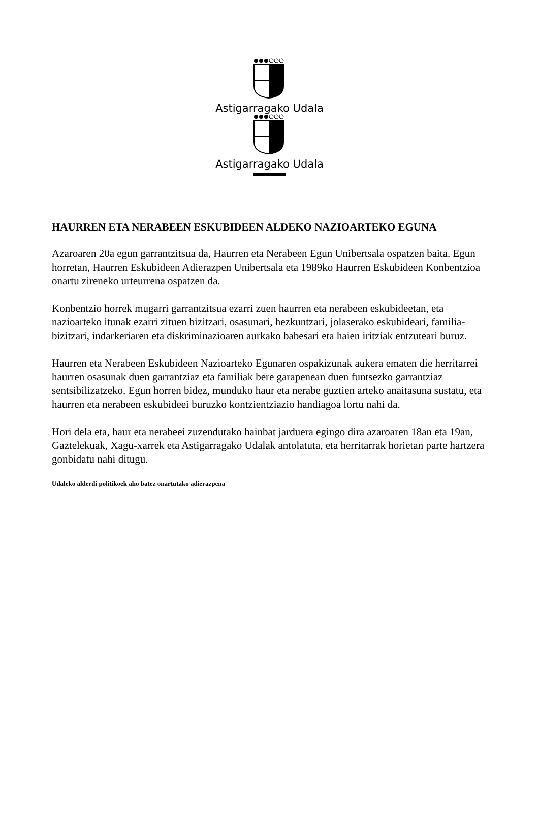Astigarragako Udala
Astigarragako Udala
HAURREN ETA NERABEEN ESKUBIDEEN ALDEKO NAZIOARTEKO EGUNA
Azaroaren 20a egun garrantzitsua da, Haurren eta Nerabeen Egun Unibertsala ospatzen baita. Egun horretan, Haurren Eskubideen Adierazpen Unibertsala eta 1989ko Haurren Eskubideen Konbentzioa onartu zireneko urteurrena ospatzen da.
Konbentzio horrek mugarri garrantzitsua ezarri zuen haurren eta nerabeen eskubideetan, eta nazioarteko itunak ezarri zituen bizitzari, osasunari, hezkuntzari, jolaserako eskubideari, familia-bizitzari, indarkeriaren eta diskriminazioaren aurkako babesari eta haien iritziak entzuteari buruz.
Haurren eta Nerabeen Eskubideen Nazioarteko Egunaren ospakizunak aukera ematen die herritarrei haurren osasunak duen garrantziaz eta familiak bere garapenean duen funtsezko garrantziaz sentsibilizatzeko. Egun horren bidez, munduko haur eta nerabe guztien arteko anaitasuna sustatu, eta haurren eta nerabeen eskubideei buruzko kontzientziazio handiagoa lortu nahi da.
Hori dela eta, haur eta nerabeei zuzendutako hainbat jarduera egingo dira azaroaren 18an eta 19an, Gaztelekuak, Xagu-xarrek eta Astigarragako Udalak antolatuta, eta herritarrak horietan parte hartzera gonbidatu nahi ditugu.
Udaleko alderdi politikoek aho batez onartutako adierazpena